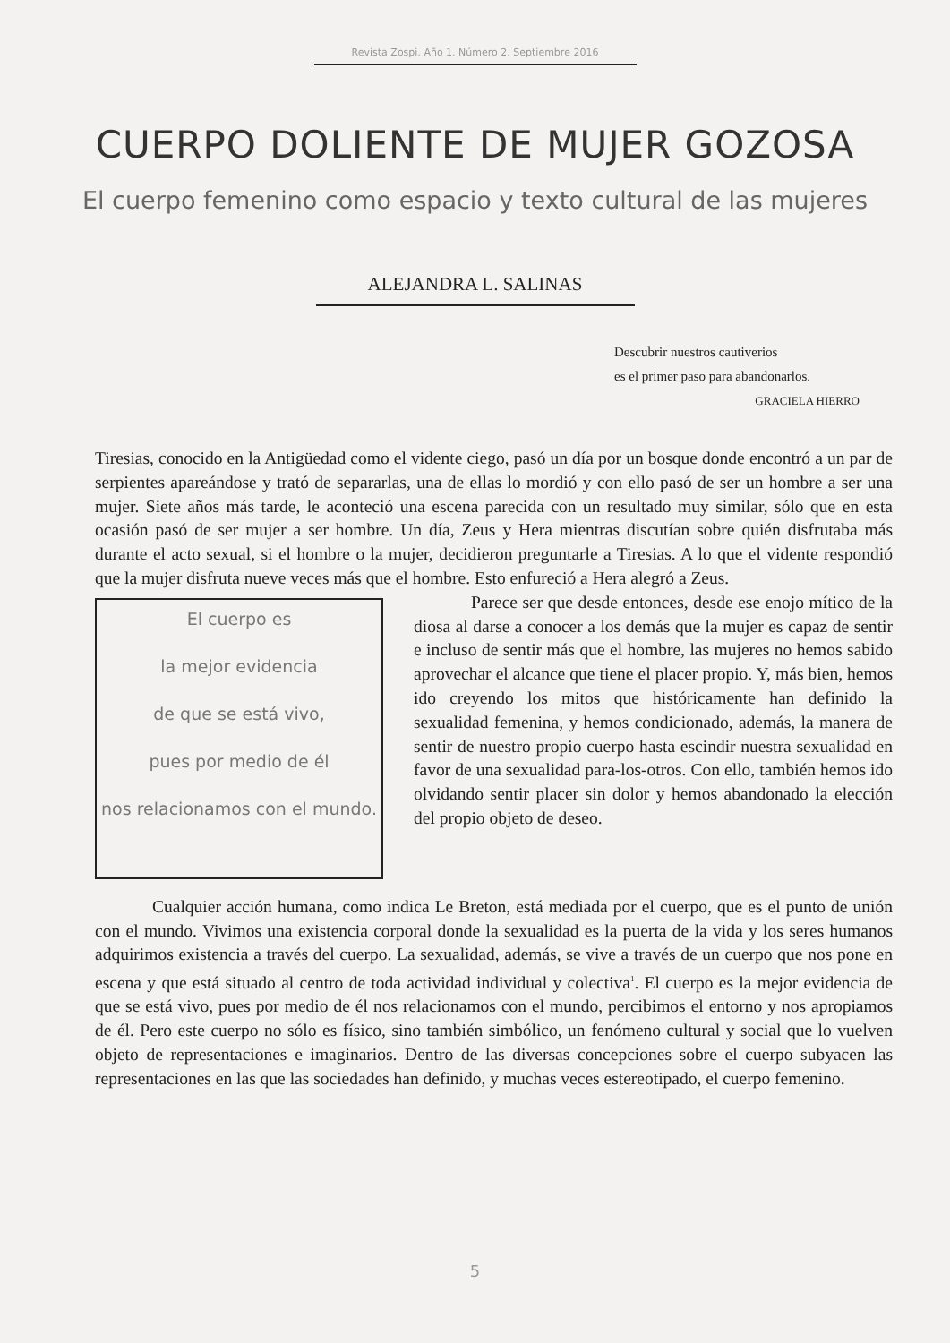Revista Zospi. Año 1. Número 2. Septiembre 2016
CUERPO DOLIENTE DE MUJER GOZOSA
El cuerpo femenino como espacio y texto cultural de las mujeres
ALEJANDRA L. SALINAS
Descubrir nuestros cautiverios
es el primer paso para abandonarlos.
GRACIELA HIERRO
Tiresias, conocido en la Antigüedad como el vidente ciego, pasó un día por un bosque donde encontró a un par de serpientes apareándose y trató de separarlas, una de ellas lo mordió y con ello pasó de ser un hombre a ser una mujer. Siete años más tarde, le aconteció una escena parecida con un resultado muy similar, sólo que en esta ocasión pasó de ser mujer a ser hombre. Un día, Zeus y Hera mientras discutían sobre quién disfrutaba más durante el acto sexual, si el hombre o la mujer, decidieron preguntarle a Tiresias. A lo que el vidente respondió que la mujer disfruta nueve veces más que el hombre. Esto enfureció a Hera alegró a Zeus.
El cuerpo es
la mejor evidencia
de que se está vivo,
pues por medio de él
nos relacionamos con el mundo.
Parece ser que desde entonces, desde ese enojo mítico de la diosa al darse a conocer a los demás que la mujer es capaz de sentir e incluso de sentir más que el hombre, las mujeres no hemos sabido aprovechar el alcance que tiene el placer propio. Y, más bien, hemos ido creyendo los mitos que históricamente han definido la sexualidad femenina, y hemos condicionado, además, la manera de sentir de nuestro propio cuerpo hasta escindir nuestra sexualidad en favor de una sexualidad para-los-otros. Con ello, también hemos ido olvidando sentir placer sin dolor y hemos abandonado la elección del propio objeto de deseo.
Cualquier acción humana, como indica Le Breton, está mediada por el cuerpo, que es el punto de unión con el mundo. Vivimos una existencia corporal donde la sexualidad es la puerta de la vida y los seres humanos adquirimos existencia a través del cuerpo. La sexualidad, además, se vive a través de un cuerpo que nos pone en escena y que está situado al centro de toda actividad individual y colectiva<sup>1</sup>. El cuerpo es la mejor evidencia de que se está vivo, pues por medio de él nos relacionamos con el mundo, percibimos el entorno y nos apropiamos de él. Pero este cuerpo no sólo es físico, sino también simbólico, un fenómeno cultural y social que lo vuelven objeto de representaciones e imaginarios. Dentro de las diversas concepciones sobre el cuerpo subyacen las representaciones en las que las sociedades han definido, y muchas veces estereotipado, el cuerpo femenino.
5